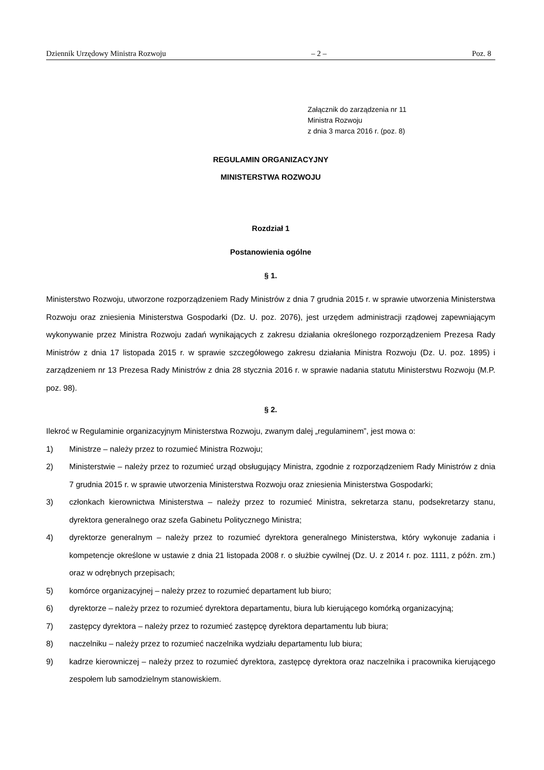Dziennik Urzędowy Ministra Rozwoju – 2 – Poz. 8
Załącznik do zarządzenia nr 11
Ministra Rozwoju
z dnia 3 marca 2016 r. (poz. 8)
REGULAMIN ORGANIZACYJNY
MINISTERSTWA ROZWOJU
Rozdział 1
Postanowienia ogólne
§ 1.
Ministerstwo Rozwoju, utworzone rozporządzeniem Rady Ministrów z dnia 7 grudnia 2015 r. w sprawie utworzenia Ministerstwa Rozwoju oraz zniesienia Ministerstwa Gospodarki (Dz. U. poz. 2076), jest urzędem administracji rządowej zapewniającym wykonywanie przez Ministra Rozwoju zadań wynikających z zakresu działania określonego rozporządzeniem Prezesa Rady Ministrów z dnia 17 listopada 2015 r. w sprawie szczegółowego zakresu działania Ministra Rozwoju (Dz. U. poz. 1895) i zarządzeniem nr 13 Prezesa Rady Ministrów z dnia 28 stycznia 2016 r. w sprawie nadania statutu Ministerstwu Rozwoju (M.P. poz. 98).
§ 2.
Ilekroć w Regulaminie organizacyjnym Ministerstwa Rozwoju, zwanym dalej „regulaminem”, jest mowa o:
1) Ministrze – należy przez to rozumieć Ministra Rozwoju;
2) Ministerstwie – należy przez to rozumieć urząd obsługujący Ministra, zgodnie z rozporządzeniem Rady Ministrów z dnia 7 grudnia 2015 r. w sprawie utworzenia Ministerstwa Rozwoju oraz zniesienia Ministerstwa Gospodarki;
3) członkach kierownictwa Ministerstwa – należy przez to rozumieć Ministra, sekretarza stanu, podsekretarzy stanu, dyrektora generalnego oraz szefa Gabinetu Politycznego Ministra;
4) dyrektorze generalnym – należy przez to rozumieć dyrektora generalnego Ministerstwa, który wykonuje zadania i kompetencje określone w ustawie z dnia 21 listopada 2008 r. o służbie cywilnej (Dz. U. z 2014 r. poz. 1111, z późn. zm.) oraz w odrębnych przepisach;
5) komórce organizacyjnej – należy przez to rozumieć departament lub biuro;
6) dyrektorze – należy przez to rozumieć dyrektora departamentu, biura lub kierującego komórką organizacyjną;
7) zastępcy dyrektora – należy przez to rozumieć zastępcę dyrektora departamentu lub biura;
8) naczelniku – należy przez to rozumieć naczelnika wydziału departamentu lub biura;
9) kadrze kierowniczej – należy przez to rozumieć dyrektora, zastępcę dyrektora oraz naczelnika i pracownika kierującego zespołem lub samodzielnym stanowiskiem.